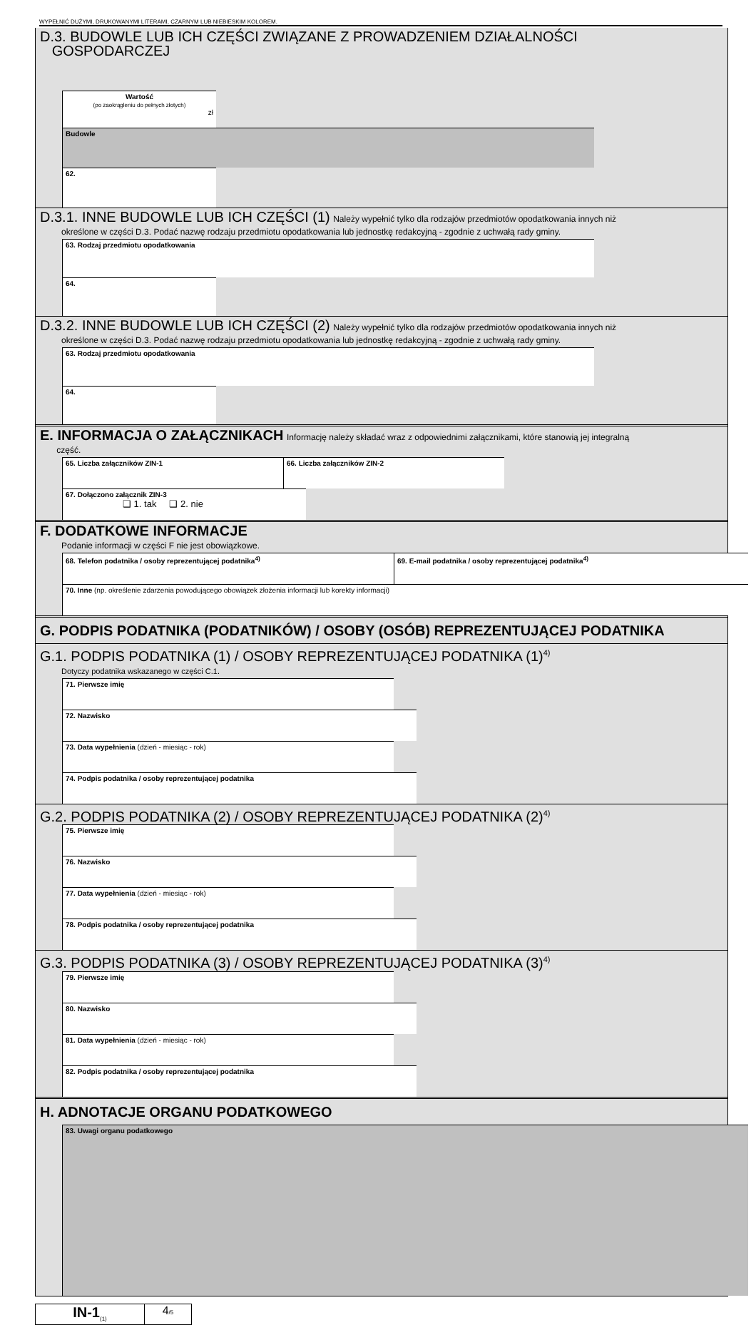WYPEŁNIĆ DUŻYMI, DRUKOWANYMI LITERAMI, CZARNYM LUB NIEBIESKIM KOLOREM.
D.3. BUDOWLE LUB ICH CZĘŚCI ZWIĄZANE Z PROWADZENIEM DZIAŁALNOŚCI
GOSPODARCZEJ
Wartość
(po zaokrągleniu do pełnych złotych)
zł
Budowle
62.
D.3.1. INNE BUDOWLE LUB ICH CZĘŚCI (1) Należy wypełnić tylko dla rodzajów przedmiotów opodatkowania innych niż
określone w części D.3. Podać nazwę rodzaju przedmiotu opodatkowania lub jednostkę redakcyjną - zgodnie z uchwałą rady gminy.
63. Rodzaj przedmiotu opodatkowania
64.
D.3.2. INNE BUDOWLE LUB ICH CZĘŚCI (2) Należy wypełnić tylko dla rodzajów przedmiotów opodatkowania innych niż
określone w części D.3. Podać nazwę rodzaju przedmiotu opodatkowania lub jednostkę redakcyjną - zgodnie z uchwałą rady gminy.
63. Rodzaj przedmiotu opodatkowania
64.
E. INFORMACJA O ZAŁĄCZNIKACH Informację należy składać wraz z odpowiednimi załącznikami, które stanowią jej integralną
część.
65. Liczba załączników ZIN-1
66. Liczba załączników ZIN-2
67. Dołączono załącznik ZIN-3
❑ 1. tak ❑ 2. nie
F. DODATKOWE INFORMACJE
Podanie informacji w części F nie jest obowiązkowe.
68. Telefon podatnika / osoby reprezentującej podatnika<sup>4)</sup>
69. E-mail podatnika / osoby reprezentującej podatnika<sup>4)</sup>
70. Inne (np. określenie zdarzenia powodującego obowiązek złożenia informacji lub korekty informacji)
G. PODPIS PODATNIKA (PODATNIKÓW) / OSOBY (OSÓB) REPREZENTUJĄCEJ PODATNIKA
G.1. PODPIS PODATNIKA (1) / OSOBY REPREZENTUJĄCEJ PODATNIKA (1)<sup>4)</sup>
Dotyczy podatnika wskazanego w części C.1.
71. Pierwsze imię
72. Nazwisko
73. Data wypełnienia (dzień - miesiąc - rok)
74. Podpis podatnika / osoby reprezentującej podatnika
G.2. PODPIS PODATNIKA (2) / OSOBY REPREZENTUJĄCEJ PODATNIKA (2)<sup>4)</sup>
75. Pierwsze imię
76. Nazwisko
77. Data wypełnienia (dzień - miesiąc - rok)
78. Podpis podatnika / osoby reprezentującej podatnika
G.3. PODPIS PODATNIKA (3) / OSOBY REPREZENTUJĄCEJ PODATNIKA (3)<sup>4)</sup>
79. Pierwsze imię
80. Nazwisko
81. Data wypełnienia (dzień - miesiąc - rok)
82. Podpis podatnika / osoby reprezentującej podatnika
H. ADNOTACJE ORGANU PODATKOWEGO
83. Uwagi organu podatkowego
IN-1<sub>(1)</sub>
4/5